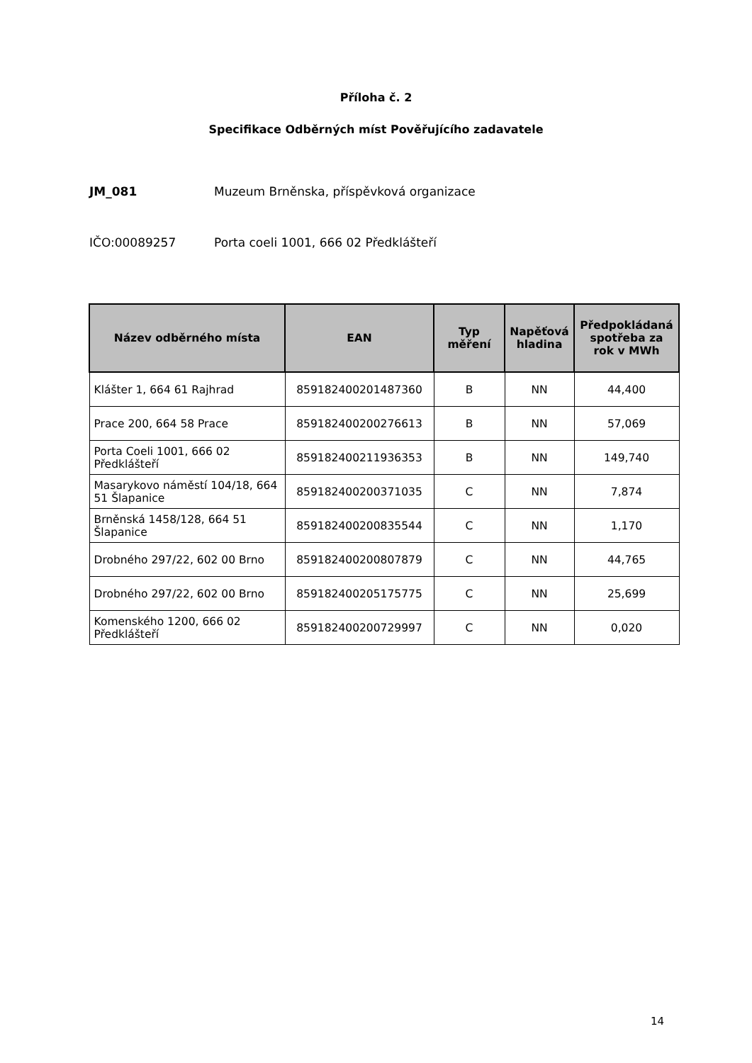Příloha č. 2
Specifikace Odběrných míst Pověřujícího zadavatele
JM_081 Muzeum Brněnska, příspěvková organizace
IČO:00089257 Porta coeli 1001, 666 02 Předklášteří
| Název odběrného místa | EAN | Typ měření | Napěťová hladina | Předpokládaná spotřeba za rok v MWh |
| --- | --- | --- | --- | --- |
| Klášter 1, 664 61 Rajhrad | 859182400201487360 | B | NN | 44,400 |
| Prace 200, 664 58 Prace | 859182400200276613 | B | NN | 57,069 |
| Porta Coeli 1001, 666 02 Předklášteří | 859182400211936353 | B | NN | 149,740 |
| Masarykovo náměstí 104/18, 664 51 Šlapanice | 859182400200371035 | C | NN | 7,874 |
| Brněnská 1458/128, 664 51 Šlapanice | 859182400200835544 | C | NN | 1,170 |
| Drobného 297/22, 602 00 Brno | 859182400200807879 | C | NN | 44,765 |
| Drobného 297/22, 602 00 Brno | 859182400205175775 | C | NN | 25,699 |
| Komenského 1200, 666 02 Předklášteří | 859182400200729997 | C | NN | 0,020 |
14